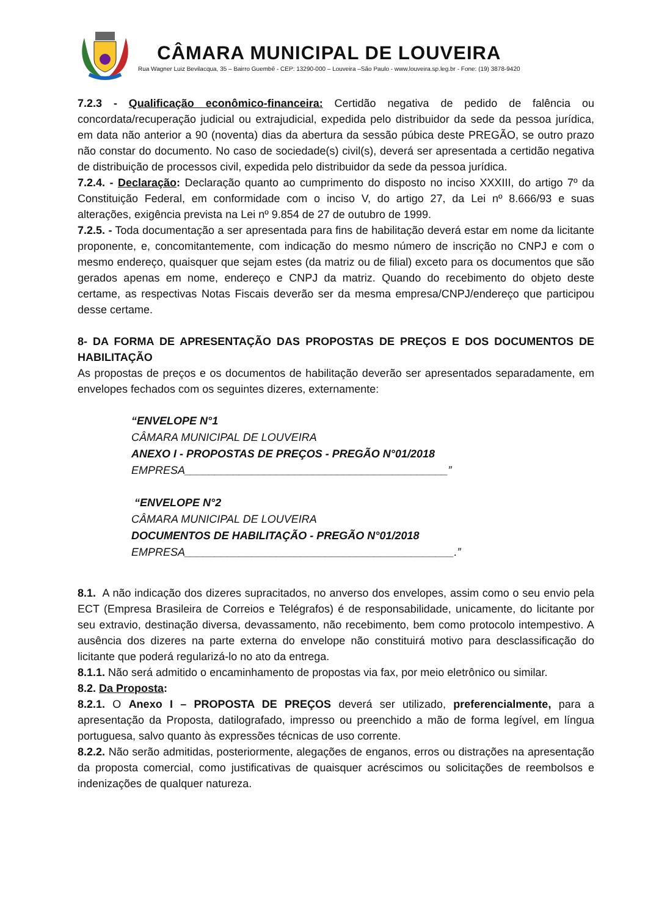CÂMARA MUNICIPAL DE LOUVEIRA
Rua Wagner Luiz Bevilacqua, 35 – Bairro Guembê - CEP: 13290-000 – Louveira –São Paulo - www.louveira.sp.leg.br - Fone: (19) 3878-9420
7.2.3 - Qualificação econômico-financeira: Certidão negativa de pedido de falência ou concordata/recuperação judicial ou extrajudicial, expedida pelo distribuidor da sede da pessoa jurídica, em data não anterior a 90 (noventa) dias da abertura da sessão púbica deste PREGÃO, se outro prazo não constar do documento. No caso de sociedade(s) civil(s), deverá ser apresentada a certidão negativa de distribuição de processos civil, expedida pelo distribuidor da sede da pessoa jurídica.
7.2.4. - Declaração: Declaração quanto ao cumprimento do disposto no inciso XXXIII, do artigo 7º da Constituição Federal, em conformidade com o inciso V, do artigo 27, da Lei nº 8.666/93 e suas alterações, exigência prevista na Lei nº 9.854 de 27 de outubro de 1999.
7.2.5. - Toda documentação a ser apresentada para fins de habilitação deverá estar em nome da licitante proponente, e, concomitantemente, com indicação do mesmo número de inscrição no CNPJ e com o mesmo endereço, quaisquer que sejam estes (da matriz ou de filial) exceto para os documentos que são gerados apenas em nome, endereço e CNPJ da matriz. Quando do recebimento do objeto deste certame, as respectivas Notas Fiscais deverão ser da mesma empresa/CNPJ/endereço que participou desse certame.
8- DA FORMA DE APRESENTAÇÃO DAS PROPOSTAS DE PREÇOS E DOS DOCUMENTOS DE HABILITAÇÃO
As propostas de preços e os documentos de habilitação deverão ser apresentados separadamente, em envelopes fechados com os seguintes dizeres, externamente:
“ENVELOPE N°1
CÂMARA MUNICIPAL DE LOUVEIRA
ANEXO I - PROPOSTAS DE PREÇOS - PREGÃO N°01/2018
EMPRESA___________________________________________”
“ENVELOPE N°2
CÂMARA MUNICIPAL DE LOUVEIRA
DOCUMENTOS DE HABILITAÇÃO - PREGÃO N°01/2018
EMPRESA____________________________________________.”
8.1. A não indicação dos dizeres supracitados, no anverso dos envelopes, assim como o seu envio pela ECT (Empresa Brasileira de Correios e Telégrafos) é de responsabilidade, unicamente, do licitante por seu extravio, destinação diversa, devassamento, não recebimento, bem como protocolo intempestivo. A ausência dos dizeres na parte externa do envelope não constituirá motivo para desclassificação do licitante que poderá regularizá-lo no ato da entrega.
8.1.1. Não será admitido o encaminhamento de propostas via fax, por meio eletrônico ou similar.
8.2. Da Proposta:
8.2.1. O Anexo I – PROPOSTA DE PREÇOS deverá ser utilizado, preferencialmente, para a apresentação da Proposta, datilografado, impresso ou preenchido a mão de forma legível, em língua portuguesa, salvo quanto às expressões técnicas de uso corrente.
8.2.2. Não serão admitidas, posteriormente, alegações de enganos, erros ou distrações na apresentação da proposta comercial, como justificativas de quaisquer acréscimos ou solicitações de reembolsos e indenizações de qualquer natureza.